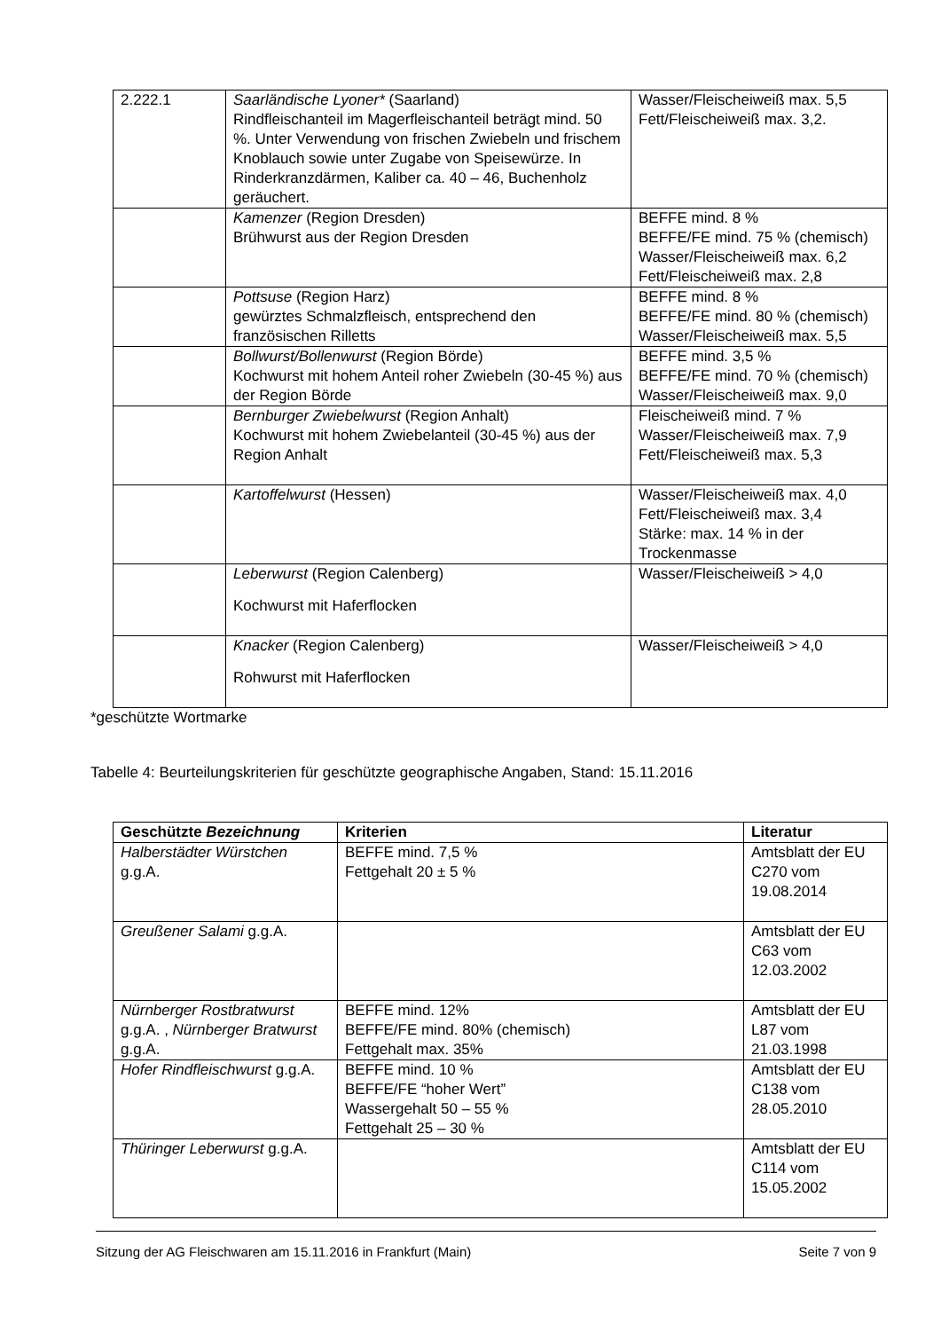| 2.222.1 | Saarländische Lyoner* (Saarland) Rindfleischanteil im Magerfleischanteil beträgt mind. 50 %. Unter Verwendung von frischen Zwiebeln und frischem Knoblauch sowie unter Zugabe von Speisewürze. In Rinderkranzdärmen, Kaliber ca. 40 – 46, Buchenholz geräuchert. | Wasser/Fleischeiweiß max. 5,5 Fett/Fleischeiweiß max. 3,2. |
| | Kamenzer (Region Dresden) Brühwurst aus der Region Dresden | BEFFE mind. 8 % BEFFE/FE mind. 75 % (chemisch) Wasser/Fleischeiweiß max. 6,2 Fett/Fleischeiweiß max. 2,8 |
| | Pottsuse (Region Harz) gewürztes Schmalzfleisch, entsprechend den französischen Rilletts | BEFFE mind. 8 % BEFFE/FE mind. 80 % (chemisch) Wasser/Fleischeiweiß max. 5,5 |
| | Bollwurst/Bollenwurst (Region Börde) Kochwurst mit hohem Anteil roher Zwiebeln (30-45 %) aus der Region Börde | BEFFE mind. 3,5 % BEFFE/FE mind. 70 % (chemisch) Wasser/Fleischeiweiß max. 9,0 |
| | Bernburger Zwiebelwurst (Region Anhalt) Kochwurst mit hohem Zwiebelanteil (30-45 %) aus der Region Anhalt | Fleischeiweiß mind. 7 % Wasser/Fleischeiweiß max. 7,9 Fett/Fleischeiweiß max. 5,3 |
| | Kartoffelwurst (Hessen) | Wasser/Fleischeiweiß max. 4,0 Fett/Fleischeiweiß max. 3,4 Stärke: max. 14 % in der Trockenmasse |
| | Leberwurst (Region Calenberg) Kochwurst mit Haferflocken | Wasser/Fleischeiweiß > 4,0 |
| | Knacker (Region Calenberg) Rohwurst mit Haferflocken | Wasser/Fleischeiweiß > 4,0 |
*geschützte Wortmarke
Tabelle 4: Beurteilungskriterien für geschützte geographische Angaben, Stand: 15.11.2016
| Geschützte Bezeichnung | Kriterien | Literatur |
| --- | --- | --- |
| Halberstädter Würstchen g.g.A. | BEFFE mind. 7,5 % Fettgehalt 20 ± 5 % | Amtsblatt der EU C270 vom 19.08.2014 |
| Greußener Salami g.g.A. | | Amtsblatt der EU C63 vom 12.03.2002 |
| Nürnberger Rostbratwurst g.g.A. , Nürnberger Bratwurst g.g.A. | BEFFE mind. 12% BEFFE/FE mind. 80% (chemisch) Fettgehalt max. 35% | Amtsblatt der EU L87 vom 21.03.1998 |
| Hofer Rindfleischwurst g.g.A. | BEFFE mind. 10 % BEFFE/FE “hoher Wert” Wassergehalt 50 – 55 % Fettgehalt 25 – 30 % | Amtsblatt der EU C138 vom 28.05.2010 |
| Thüringer Leberwurst g.g.A. | | Amtsblatt der EU C114 vom 15.05.2002 |
Sitzung der AG Fleischwaren am 15.11.2016 in Frankfurt (Main) Seite 7 von 9